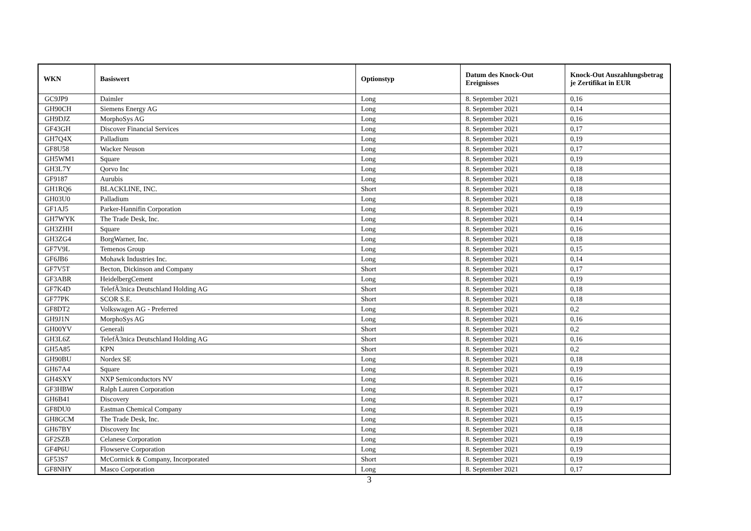| WKN | Basiswert | Optionstyp | Datum des Knock-Out Ereignisses | Knock-Out Auszahlungsbetrag je Zertifikat in EUR |
| --- | --- | --- | --- | --- |
| GC9JP9 | Daimler | Long | 8. September 2021 | 0,16 |
| GH90CH | Siemens Energy AG | Long | 8. September 2021 | 0,14 |
| GH9DJZ | MorphoSys AG | Long | 8. September 2021 | 0,16 |
| GF43GH | Discover Financial Services | Long | 8. September 2021 | 0,17 |
| GH7Q4X | Palladium | Long | 8. September 2021 | 0,19 |
| GF8U58 | Wacker Neuson | Long | 8. September 2021 | 0,17 |
| GH5WM1 | Square | Long | 8. September 2021 | 0,19 |
| GH3L7Y | Qorvo Inc | Long | 8. September 2021 | 0,18 |
| GF9187 | Aurubis | Long | 8. September 2021 | 0,18 |
| GH1RQ6 | BLACKLINE, INC. | Short | 8. September 2021 | 0,18 |
| GH03U0 | Palladium | Long | 8. September 2021 | 0,18 |
| GF1AJ5 | Parker-Hannifin Corporation | Long | 8. September 2021 | 0,19 |
| GH7WYK | The Trade Desk, Inc. | Long | 8. September 2021 | 0,14 |
| GH3ZHH | Square | Long | 8. September 2021 | 0,16 |
| GH3ZG4 | BorgWarner, Inc. | Long | 8. September 2021 | 0,18 |
| GF7V9L | Temenos Group | Long | 8. September 2021 | 0,15 |
| GF6JB6 | Mohawk Industries Inc. | Long | 8. September 2021 | 0,14 |
| GF7V5T | Becton, Dickinson and Company | Short | 8. September 2021 | 0,17 |
| GF3ABR | HeidelbergCement | Long | 8. September 2021 | 0,19 |
| GF7K4D | TelefÃ3nica Deutschland Holding AG | Short | 8. September 2021 | 0,18 |
| GF77PK | SCOR S.E. | Short | 8. September 2021 | 0,18 |
| GF8DT2 | Volkswagen AG - Preferred | Long | 8. September 2021 | 0,2 |
| GH9J1N | MorphoSys AG | Long | 8. September 2021 | 0,16 |
| GH00YV | Generali | Short | 8. September 2021 | 0,2 |
| GH3L6Z | TelefÃ3nica Deutschland Holding AG | Short | 8. September 2021 | 0,16 |
| GH5A85 | KPN | Short | 8. September 2021 | 0,2 |
| GH90BU | Nordex SE | Long | 8. September 2021 | 0,18 |
| GH67A4 | Square | Long | 8. September 2021 | 0,19 |
| GH4SXY | NXP Semiconductors NV | Long | 8. September 2021 | 0,16 |
| GF3HBW | Ralph Lauren Corporation | Long | 8. September 2021 | 0,17 |
| GH6B41 | Discovery | Long | 8. September 2021 | 0,17 |
| GF8DU0 | Eastman Chemical Company | Long | 8. September 2021 | 0,19 |
| GH8GCM | The Trade Desk, Inc. | Long | 8. September 2021 | 0,15 |
| GH67BY | Discovery Inc | Long | 8. September 2021 | 0,18 |
| GF2SZB | Celanese Corporation | Long | 8. September 2021 | 0,19 |
| GF4P6U | Flowserve Corporation | Long | 8. September 2021 | 0,19 |
| GF53S7 | McCormick & Company, Incorporated | Short | 8. September 2021 | 0,19 |
| GF8NHY | Masco Corporation | Long | 8. September 2021 | 0,17 |
3